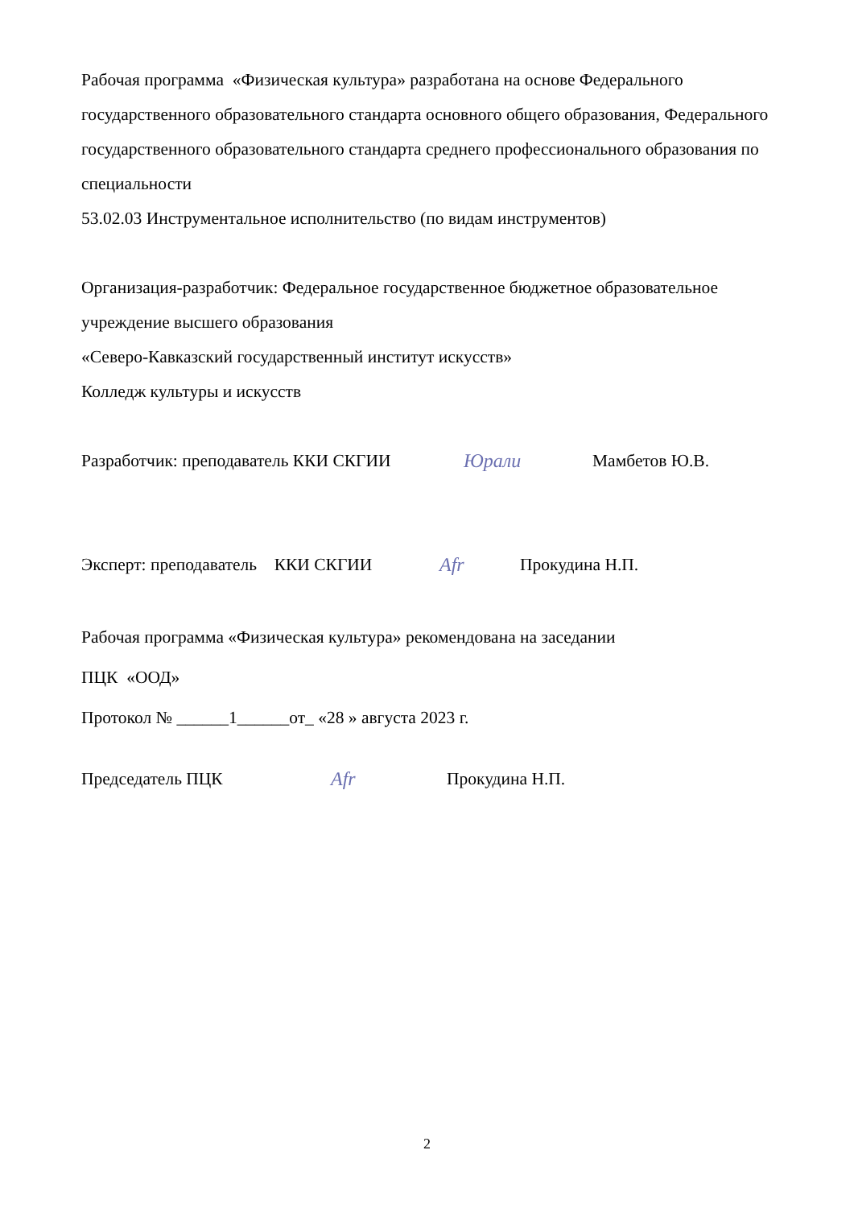Рабочая программа «Физическая культура» разработана на основе Федерального государственного образовательного стандарта основного общего образования, Федерального государственного образовательного стандарта среднего профессионального образования по специальности
53.02.03 Инструментальное исполнительство (по видам инструментов)
Организация-разработчик: Федеральное государственное бюджетное образовательное учреждение высшего образования
«Северо-Кавказский государственный институт искусств»
Колледж культуры и искусств
Разработчик: преподаватель ККИ СКГИИ Юрали Мамбетов Ю.В.
Эксперт: преподаватель ККИ СКГИИ Afr Прокудина Н.П.
Рабочая программа «Физическая культура» рекомендована на заседании
ПЦК «ООД»
Протокол № ______1______от_ «28 » августа 2023 г.
Председатель ПЦК Afr Прокудина Н.П.
2